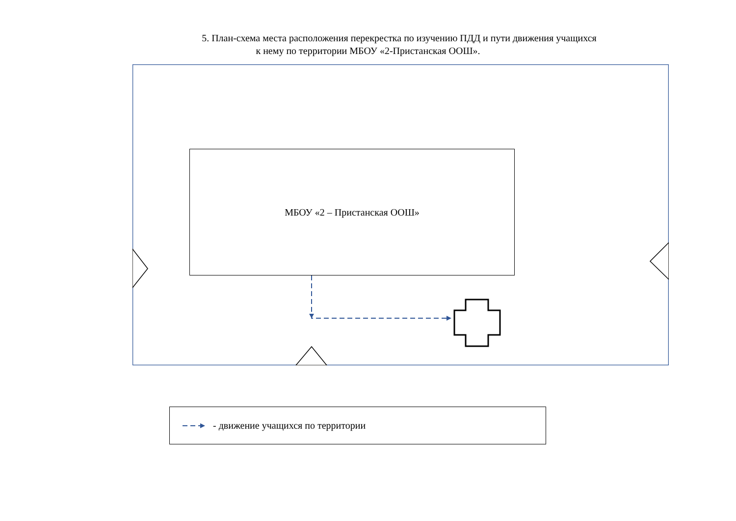5. План-схема места расположения перекрестка по изучению ПДД и пути движения учащихся
к нему по территории МБОУ «2-Пристанская ООШ».
МБОУ «2 – Пристанская ООШ»
- движение учащихся по территории